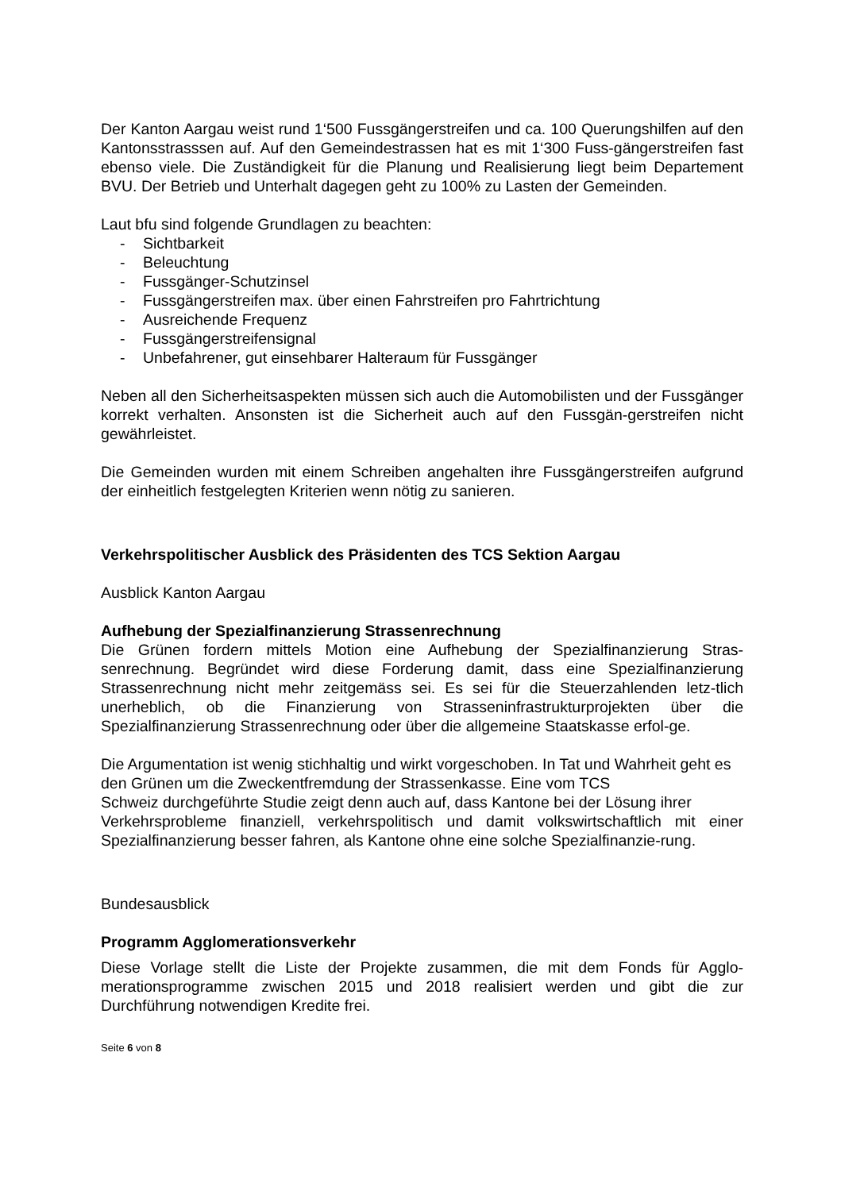Der Kanton Aargau weist rund 1‘500 Fussgängerstreifen und ca. 100 Querungshilfen auf den Kantonsstrasssen auf. Auf den Gemeindestrassen hat es mit 1‘300 Fuss-gängerstreifen fast ebenso viele. Die Zuständigkeit für die Planung und Realisierung liegt beim Departement BVU. Der Betrieb und Unterhalt dagegen geht zu 100% zu Lasten der Gemeinden.
Laut bfu sind folgende Grundlagen zu beachten:
- Sichtbarkeit
- Beleuchtung
- Fussgänger-Schutzinsel
- Fussgängerstreifen max. über einen Fahrstreifen pro Fahrtrichtung
- Ausreichende Frequenz
- Fussgängerstreifensignal
- Unbefahrener, gut einsehbarer Halteraum für Fussgänger
Neben all den Sicherheitsaspekten müssen sich auch die Automobilisten und der Fussgänger korrekt verhalten. Ansonsten ist die Sicherheit auch auf den Fussgän-gerstreifen nicht gewährleistet.
Die Gemeinden wurden mit einem Schreiben angehalten ihre Fussgängerstreifen aufgrund der einheitlich festgelegten Kriterien wenn nötig zu sanieren.
Verkehrspolitischer Ausblick des Präsidenten des TCS Sektion Aargau
Ausblick Kanton Aargau
Aufhebung der Spezialfinanzierung Strassenrechnung
Die Grünen fordern mittels Motion eine Aufhebung der Spezialfinanzierung Stras-senrechnung. Begründet wird diese Forderung damit, dass eine Spezialfinanzierung Strassenrechnung nicht mehr zeitgemäss sei. Es sei für die Steuerzahlenden letz-tlich unerheblich, ob die Finanzierung von Strasseninfrastrukturprojekten über die Spezialfinanzierung Strassenrechnung oder über die allgemeine Staatskasse erfol-ge.
Die Argumentation ist wenig stichhaltig und wirkt vorgeschoben. In Tat und Wahrheit geht es den Grünen um die Zweckentfremdung der Strassenkasse. Eine vom TCS
Schweiz durchgeführte Studie zeigt denn auch auf, dass Kantone bei der Lösung ihrer
Verkehrsprobleme finanziell, verkehrspolitisch und damit volkswirtschaftlich mit einer Spezialfinanzierung besser fahren, als Kantone ohne eine solche Spezialfinanzie-rung.
Bundesausblick
Programm Agglomerationsverkehr
Diese Vorlage stellt die Liste der Projekte zusammen, die mit dem Fonds für Agglo-merationsprogramme zwischen 2015 und 2018 realisiert werden und gibt die zur Durchführung notwendigen Kredite frei.
Seite 6 von 8